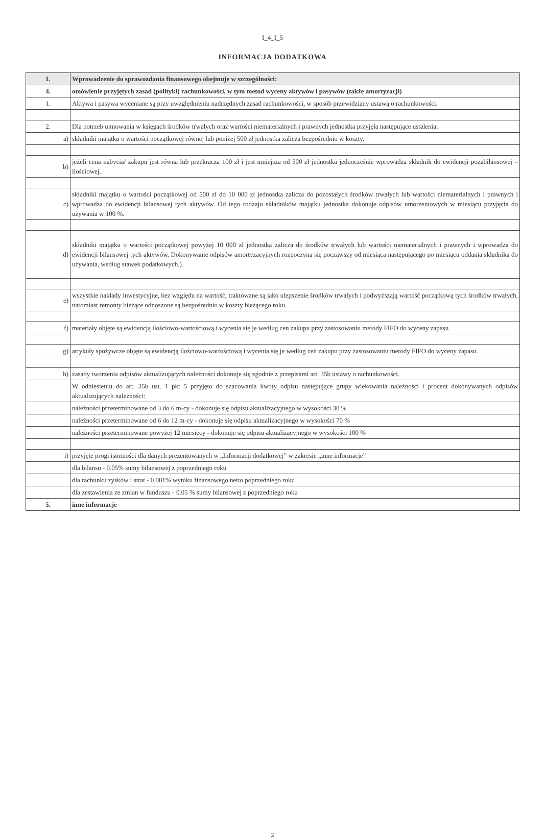I_4_I_5
INFORMACJA DODATKOWA
| I. | Wprowadzenie do sprawozdania finansowego obejmuje w szczególności: |
| 4. | omówienie przyjętych zasad (polityki) rachunkowości, w tym metod wyceny aktywów i pasywów (także amortyzacji) |
| 1. | Aktywa i pasywa wyceniane są przy uwzględnieniu nadrzędnych zasad rachunkowości, w sposób przewidziany ustawą o rachunkowości. |
| 2. | Dla potrzeb ujmowania w księgach środków trwałych oraz wartości niematerialnych i prawnych jednostka przyjęła następujące ustalenia: |
| a) | składniki majątku o wartości początkowej równej lub poniżej 500 zł jednostka zalicza bezpośrednio w koszty. |
| b) | jeżeli cena nabycia/ zakupu jest równa lub przekracza 100 zł i jest mniejsza od 500 zł jednostka jednocześnie wprowadza składnik do ewidencji pozabilansowej – ilościowej. |
| c) | składniki majątku o wartości początkowej od 500 zł do 10 000 zł jednostka zalicza do pozostałych środków trwałych lub wartości niematerialnych i prawnych i wprowadza do ewidencji bilansowej tych aktywów. Od tego rodzaju składników majątku jednostka dokonuje odpisów umorzeniowych w miesiącu przyjęcia do używania w 100 %. |
| d) | składniki majątku o wartości początkowej powyżej 10 000 zł jednostka zalicza do środków trwałych lub wartości niematerialnych i prawnych i wprowadza do ewidencji bilansowej tych aktywów. Dokonywanie odpisów amortyzacyjnych rozpoczyna się począwszy od miesiąca następującego po miesiącu oddania składnika do używania, według stawek podatkowych.). |
| e) | wszystkie nakłady inwestycyjne, bez względu na wartość, traktowane są jako ulepszenie środków trwałych i podwyższają wartość początkową tych środków trwałych, natomiast remonty bieżące odnoszone są bezpośrednio w koszty bieżącego roku. |
| f) | materiały objęte są ewidencją ilościowo-wartościową i wycenia się je według cen zakupu przy zastosowaniu metody FIFO do wyceny zapasu. |
| g) | artykuły spożywcze objęte są ewidencją ilościowo-wartościową i wycenia się je według cen zakupu przy zastosowaniu metody FIFO do wyceny zapasu. |
| h) | zasady tworzenia odpisów aktualizujących należności dokonuje się zgodnie z przepisami art. 35b ustawy o rachunkowości. |
| | W odniesieniu do art. 35b ust. 1 pkt 5 przyjęto do szacowania kwoty odpisu następujące grupy wiekowania należności i procent dokonywanych odpisów aktualizujących należności: |
| | należności przeterminowane od 3 do 6 m-cy - dokonuje się odpisu aktualizacyjnego w wysokości 30 % |
| | należności przeterminowane od 6 do 12 m-cy - dokonuje się odpisu aktualizacyjnego w wysokości 70 % |
| | należności przeterminowane powyżej 12 miesięcy - dokonuje się odpisu aktualizacyjnego w wysokości 100 % |
| i) | przyjęte progi istotności dla danych prezentowanych w „Informacji dodatkowej” w zakresie „inne informacje” |
| | dla bilansu - 0.05% sumy bilansowej z poprzedniego roku |
| | dla rachunku zysków i strat - 0.001% wyniku finansowego netto poprzedniego roku |
| | dla zestawienia ze zmian w funduszu - 0.05 % sumy bilansowej z poprzedniego roku |
| 5. | inne informacje |
2